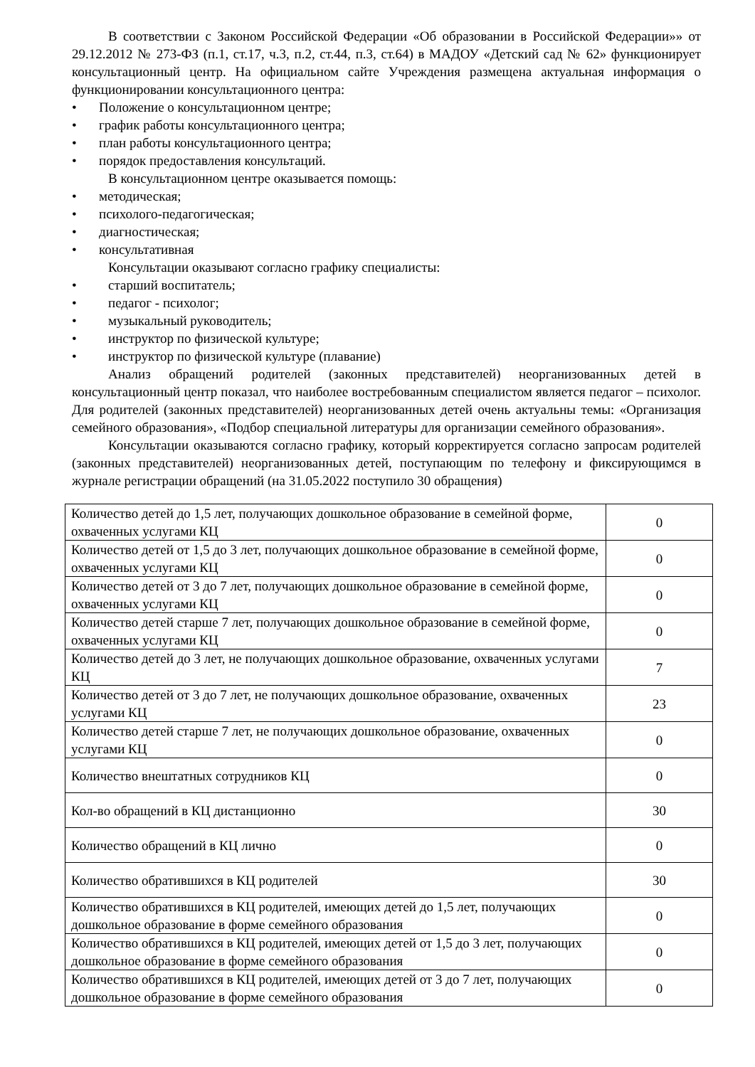В соответствии с Законом Российской Федерации «Об образовании в Российской Федерации»» от 29.12.2012 № 273-ФЗ (п.1, ст.17, ч.3, п.2, ст.44, п.3, ст.64) в МАДОУ «Детский сад № 62» функционирует консультационный центр. На официальном сайте Учреждения размещена актуальная информация о функционировании консультационного центра:
• Положение о консультационном центре;
• график работы консультационного центра;
• план работы консультационного центра;
• порядок предоставления консультаций.
В консультационном центре оказывается помощь:
• методическая;
• психолого-педагогическая;
• диагностическая;
• консультативная
Консультации оказывают согласно графику специалисты:
• старший воспитатель;
• педагог - психолог;
• музыкальный руководитель;
• инструктор по физической культуре;
• инструктор по физической культуре (плавание)
Анализ обращений родителей (законных представителей) неорганизованных детей в консультационный центр показал, что наиболее востребованным специалистом является педагог – психолог. Для родителей (законных представителей) неорганизованных детей очень актуальны темы: «Организация семейного образования», «Подбор специальной литературы для организации семейного образования».
Консультации оказываются согласно графику, который корректируется согласно запросам родителей (законных представителей) неорганизованных детей, поступающим по телефону и фиксирующимся в журнале регистрации обращений (на 31.05.2022 поступило 30 обращения)
| Количество детей до 1,5 лет, получающих дошкольное образование в семейной форме, охваченных услугами КЦ | 0 |
| Количество детей от 1,5 до 3 лет, получающих дошкольное образование в семейной форме, охваченных услугами КЦ | 0 |
| Количество детей от 3 до 7 лет, получающих дошкольное образование в семейной форме, охваченных услугами КЦ | 0 |
| Количество детей старше 7 лет, получающих дошкольное образование в семейной форме, охваченных услугами КЦ | 0 |
| Количество детей до 3 лет, не получающих дошкольное образование, охваченных услугами КЦ | 7 |
| Количество детей от 3 до 7 лет, не получающих дошкольное образование, охваченных услугами КЦ | 23 |
| Количество детей старше 7 лет, не получающих дошкольное образование, охваченных услугами КЦ | 0 |
| Количество внештатных сотрудников КЦ | 0 |
| Кол-во обращений в КЦ дистанционно | 30 |
| Количество обращений в КЦ лично | 0 |
| Количество обратившихся в КЦ родителей | 30 |
| Количество обратившихся в КЦ родителей, имеющих детей до 1,5 лет, получающих дошкольное образование в форме семейного образования | 0 |
| Количество обратившихся в КЦ родителей, имеющих детей от 1,5 до 3 лет, получающих дошкольное образование в форме семейного образования | 0 |
| Количество обратившихся в КЦ родителей, имеющих детей от 3 до 7 лет, получающих дошкольное образование в форме семейного образования | 0 |